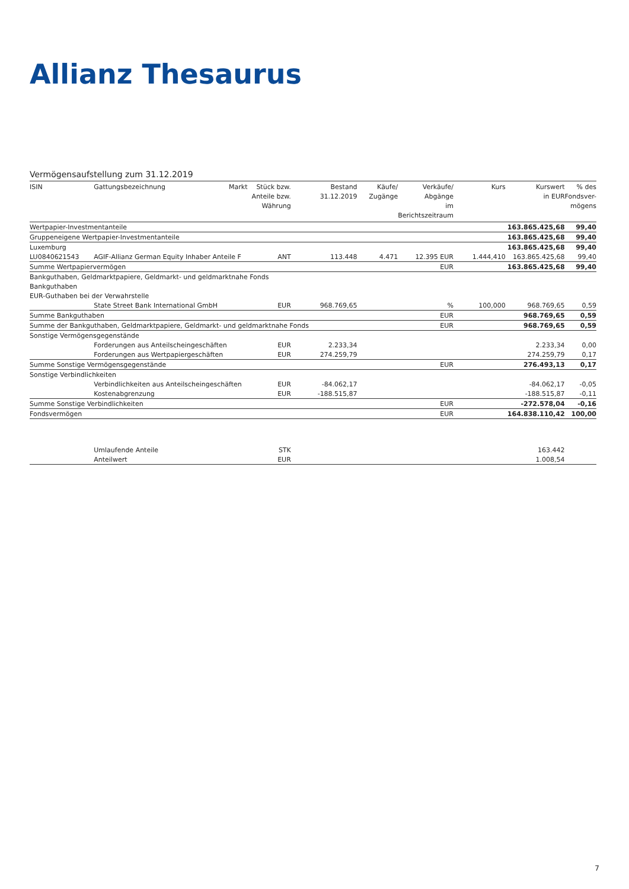Allianz Thesaurus
Vermögensaufstellung zum 31.12.2019
| ISIN | Gattungsbezeichnung | Markt | Stück bzw. Anteile bzw. Währung | Bestand 31.12.2019 | Käufe/ Zugänge | Verkäufe/ Abgänge im Berichtszeitraum | Kurs | Kurswert in EUR | % des Fondsver- mögens |
| --- | --- | --- | --- | --- | --- | --- | --- | --- | --- |
| Wertpapier-Investmentanteile | | | | | | | | 163.865.425,68 | 99,40 |
| Gruppeneigene Wertpapier-Investmentanteile | | | | | | | | 163.865.425,68 | 99,40 |
| Luxemburg | | | | | | | | 163.865.425,68 | 99,40 |
| LU0840621543 | AGIF-Allianz German Equity Inhaber Anteile F | | ANT | 113.448 | 4.471 | 12.395 EUR | 1.444,410 | 163.865.425,68 | 99,40 |
| Summe Wertpapiervermögen | | | | | | EUR | | 163.865.425,68 | 99,40 |
| Bankguthaben, Geldmarktpapiere, Geldmarkt- und geldmarktnahe Fonds | | | | | | | | | |
| Bankguthaben | | | | | | | | | |
| EUR-Guthaben bei der Verwahrstelle | | | | | | | | | |
| | State Street Bank International GmbH | | EUR | 968.769,65 | | % | 100,000 | 968.769,65 | 0,59 |
| Summe Bankguthaben | | | | | | EUR | | 968.769,65 | 0,59 |
| Summe der Bankguthaben, Geldmarktpapiere, Geldmarkt- und geldmarktnahe Fonds | | | | | | EUR | | 968.769,65 | 0,59 |
| Sonstige Vermögensgegenstände | | | | | | | | | |
| | Forderungen aus Anteilscheingeschäften | | EUR | 2.233,34 | | | | 2.233,34 | 0,00 |
| | Forderungen aus Wertpapiergeschäften | | EUR | 274.259,79 | | | | 274.259,79 | 0,17 |
| Summe Sonstige Vermögensgegenstände | | | | | | EUR | | 276.493,13 | 0,17 |
| Sonstige Verbindlichkeiten | | | | | | | | | |
| | Verbindlichkeiten aus Anteilscheingeschäften | | EUR | -84.062,17 | | | | -84.062,17 | -0,05 |
| | Kostenabgrenzung | | EUR | -188.515,87 | | | | -188.515,87 | -0,11 |
| Summe Sonstige Verbindlichkeiten | | | | | | EUR | | -272.578,04 | -0,16 |
| Fondsvermögen | | | | | | EUR | | 164.838.110,42 | 100,00 |
| | Umlaufende Anteile | | STK | | | | | 163.442 | |
| | Anteilwert | | EUR | | | | | 1.008,54 | |
7